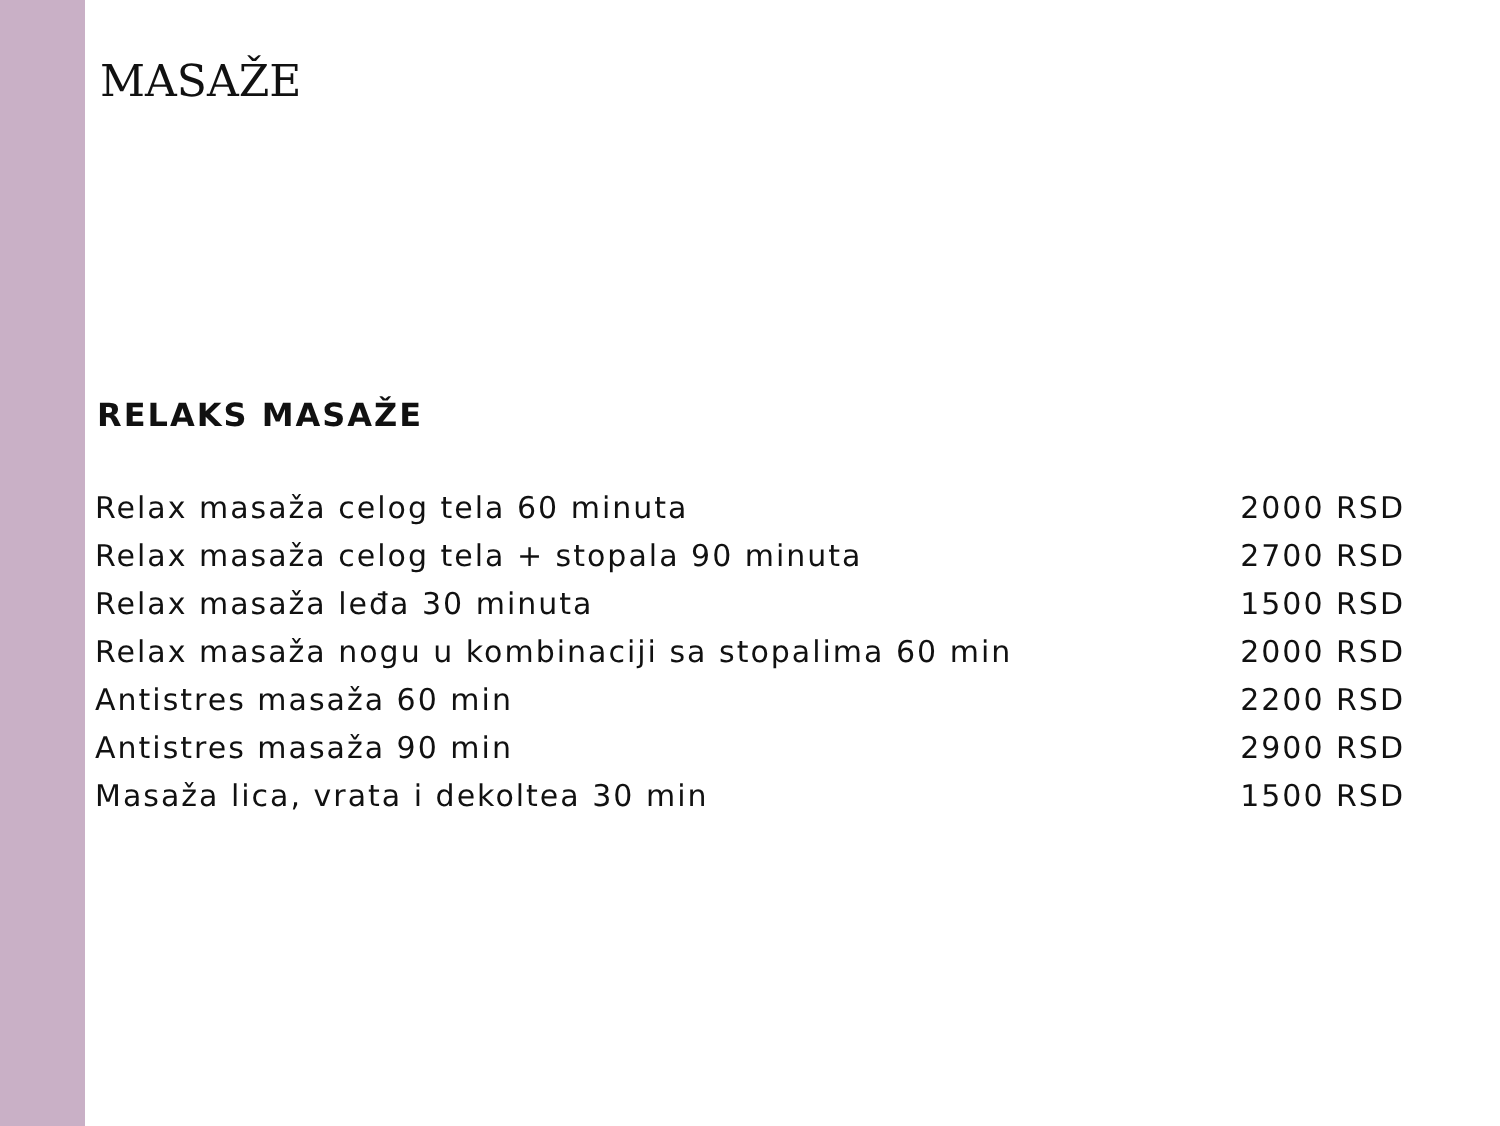MASAŽE
RELAKS MASAŽE
• Relax masaža celog tela 60 minuta 2000 RSD
• Relax masaža celog tela + stopala 90 minuta 2700 RSD
• Relax masaža leđa 30 minuta 1500 RSD
• Relax masaža nogu u kombinaciji sa stopalima 60 min 2000 RSD
• Antistres masaža 60 min 2200 RSD
• Antistres masaža 90 min 2900 RSD
• Masaža lica, vrata i dekoltea 30 min 1500 RSD